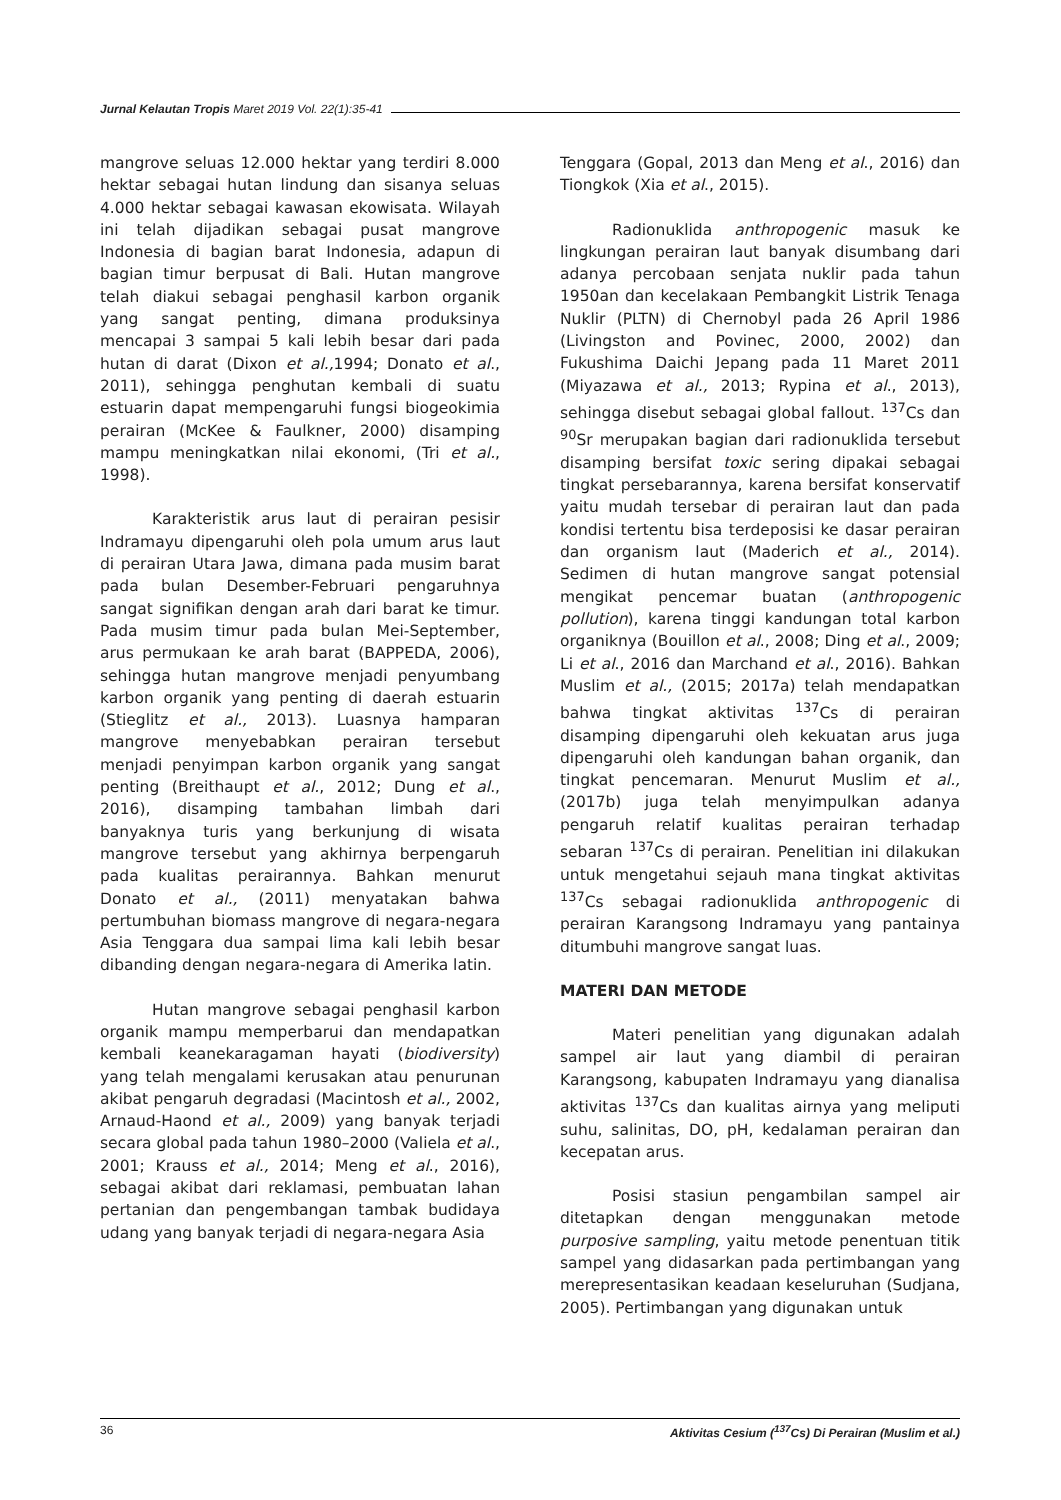Jurnal Kelautan Tropis Maret 2019 Vol. 22(1):35-41
mangrove seluas 12.000 hektar yang terdiri 8.000 hektar sebagai hutan lindung dan sisanya seluas 4.000 hektar sebagai kawasan ekowisata. Wilayah ini telah dijadikan sebagai pusat mangrove Indonesia di bagian barat Indonesia, adapun di bagian timur berpusat di Bali. Hutan mangrove telah diakui sebagai penghasil karbon organik yang sangat penting, dimana produksinya mencapai 3 sampai 5 kali lebih besar dari pada hutan di darat (Dixon et al., 1994; Donato et al., 2011), sehingga penghutan kembali di suatu estuarin dapat mempengaruhi fungsi biogeokimia perairan (McKee & Faulkner, 2000) disamping mampu meningkatkan nilai ekonomi, (Tri et al., 1998).
Karakteristik arus laut di perairan pesisir Indramayu dipengaruhi oleh pola umum arus laut di perairan Utara Jawa, dimana pada musim barat pada bulan Desember-Februari pengaruhnya sangat signifikan dengan arah dari barat ke timur. Pada musim timur pada bulan Mei-September, arus permukaan ke arah barat (BAPPEDA, 2006), sehingga hutan mangrove menjadi penyumbang karbon organik yang penting di daerah estuarin (Stieglitz et al., 2013). Luasnya hamparan mangrove menyebabkan perairan tersebut menjadi penyimpan karbon organik yang sangat penting (Breithaupt et al., 2012; Dung et al., 2016), disamping tambahan limbah dari banyaknya turis yang berkunjung di wisata mangrove tersebut yang akhirnya berpengaruh pada kualitas perairannya. Bahkan menurut Donato et al., (2011) menyatakan bahwa pertumbuhan biomass mangrove di negara-negara Asia Tenggara dua sampai lima kali lebih besar dibanding dengan negara-negara di Amerika latin.
Hutan mangrove sebagai penghasil karbon organik mampu memperbarui dan mendapatkan kembali keanekaragaman hayati (biodiversity) yang telah mengalami kerusakan atau penurunan akibat pengaruh degradasi (Macintosh et al., 2002, Arnaud-Haond et al., 2009) yang banyak terjadi secara global pada tahun 1980–2000 (Valiela et al., 2001; Krauss et al., 2014; Meng et al., 2016), sebagai akibat dari reklamasi, pembuatan lahan pertanian dan pengembangan tambak budidaya udang yang banyak terjadi di negara-negara Asia
Tenggara (Gopal, 2013 dan Meng et al., 2016) dan Tiongkok (Xia et al., 2015).
Radionuklida anthropogenic masuk ke lingkungan perairan laut banyak disumbang dari adanya percobaan senjata nuklir pada tahun 1950an dan kecelakaan Pembangkit Listrik Tenaga Nuklir (PLTN) di Chernobyl pada 26 April 1986 (Livingston and Povinec, 2000, 2002) dan Fukushima Daichi Jepang pada 11 Maret 2011 (Miyazawa et al., 2013; Rypina et al., 2013), sehingga disebut sebagai global fallout. <sup>137</sup>Cs dan <sup>90</sup>Sr merupakan bagian dari radionuklida tersebut disamping bersifat toxic sering dipakai sebagai tingkat persebarannya, karena bersifat konservatif yaitu mudah tersebar di perairan laut dan pada kondisi tertentu bisa terdeposisi ke dasar perairan dan organism laut (Maderich et al., 2014). Sedimen di hutan mangrove sangat potensial mengikat pencemar buatan (anthropogenic pollution), karena tinggi kandungan total karbon organiknya (Bouillon et al., 2008; Ding et al., 2009; Li et al., 2016 dan Marchand et al., 2016). Bahkan Muslim et al., (2015; 2017a) telah mendapatkan bahwa tingkat aktivitas <sup>137</sup>Cs di perairan disamping dipengaruhi oleh kekuatan arus juga dipengaruhi oleh kandungan bahan organik, dan tingkat pencemaran. Menurut Muslim et al., (2017b) juga telah menyimpulkan adanya pengaruh relatif kualitas perairan terhadap sebaran <sup>137</sup>Cs di perairan. Penelitian ini dilakukan untuk mengetahui sejauh mana tingkat aktivitas <sup>137</sup>Cs sebagai radionuklida anthropogenic di perairan Karangsong Indramayu yang pantainya ditumbuhi mangrove sangat luas.
MATERI DAN METODE
Materi penelitian yang digunakan adalah sampel air laut yang diambil di perairan Karangsong, kabupaten Indramayu yang dianalisa aktivitas <sup>137</sup>Cs dan kualitas airnya yang meliputi suhu, salinitas, DO, pH, kedalaman perairan dan kecepatan arus.
Posisi stasiun pengambilan sampel air ditetapkan dengan menggunakan metode purposive sampling, yaitu metode penentuan titik sampel yang didasarkan pada pertimbangan yang merepresentasikan keadaan keseluruhan (Sudjana, 2005). Pertimbangan yang digunakan untuk
36 Aktivitas Cesium (<sup>137</sup>Cs) Di Perairan (Muslim et al.)